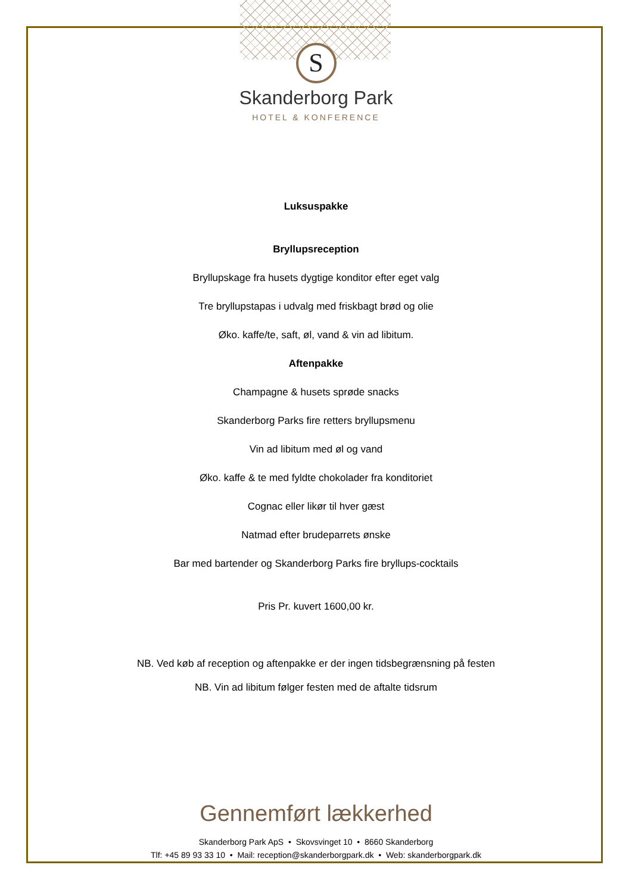S
Skanderborg Park
HOTEL & KONFERENCE
Luksuspakke
Bryllupsreception
Bryllupskage fra husets dygtige konditor efter eget valg
Tre bryllupstapas i udvalg med friskbagt brød og olie
Øko. kaffe/te, saft, øl, vand & vin ad libitum.
Aftenpakke
Champagne & husets sprøde snacks
Skanderborg Parks fire retters bryllupsmenu
Vin ad libitum med øl og vand
Øko. kaffe & te med fyldte chokolader fra konditoriet
Cognac eller likør til hver gæst
Natmad efter brudeparrets ønske
Bar med bartender og Skanderborg Parks fire bryllups-cocktails
Pris Pr. kuvert 1600,00 kr.
NB. Ved køb af reception og aftenpakke er der ingen tidsbegrænsning på festen
NB. Vin ad libitum følger festen med de aftalte tidsrum
Gennemført lækkerhed
Skanderborg Park ApS • Skovsvinget 10 • 8660 Skanderborg
Tlf: +45 89 93 33 10 • Mail: reception@skanderborgpark.dk • Web: skanderborgpark.dk